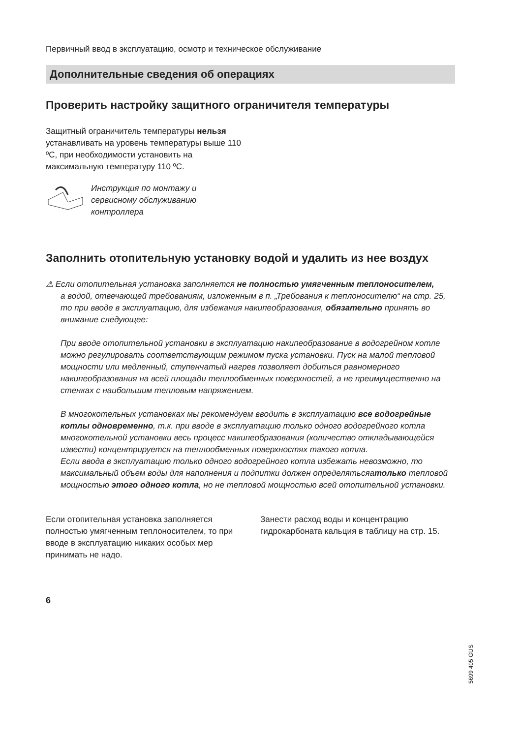Первичный ввод в эксплуатацию, осмотр и техническое обслуживание
Дополнительные сведения об операциях
Проверить настройку защитного ограничителя температуры
Защитный ограничитель температуры нельзя устанавливать на уровень темпе­ратуры выше 110 ºC, при необходимости установить на максимальную температуру 110 ºC.
Инструкция по монтажу и
сервисному обслуживанию
контроллера
Заполнить отопительную установку водой и удалить из нее воздух
⚠ Если отопительная установка заполняется не полностью умягченным теплоносителем,
а водой, отвечающей требованиям, изложенным в п. „Требования к теплоноси­телю“ на стр. 25, то при вводе в эксплуатацию, для избежания накипеобразова­ния, обязательно принять во внимание следующее:
При вводе отопительной установки в эксплуатацию накипеобразование в водо­грейном котле можно регулировать соответствующим режимом пуска установки. Пуск на малой тепловой мощности или медленный, ступенчатый нагрев позволяет добиться равномерного накипеобразования на всей площади теплообменных поверхностей, а не преимущественно на стенках с наибольшим тепловым напря­жением.
В многокотельных установках мы рекомендуем вводить в эксплуатацию все водо­грейные котлы одновременно, т.к. при вводе в эксплуатацию только одного водо­грейного котла многокотельной установки весь процесс накипеобразования (коли­чество откладывающейся извести) концентрируется на теплообменных поверх­ностях такого котла.
Если ввода в эксплуатацию только одного водогрейного котла избежать невоз­можно, то максимальный объем воды для наполнения и подпитки должен опре­делятьсяатолько тепловой мощностью этого одного котла, но не тепловой мощ­ностью всей отопительной установки.
Если отопительная установка заполняется полностью умягченным теплоносителем, то при вводе в эксплуатацию никаких осо­бых мер принимать не надо.
Занести расход воды и концентрацию гидрокарбоната кальция в таблицу на стр. 15.
6
5699 405 GUS